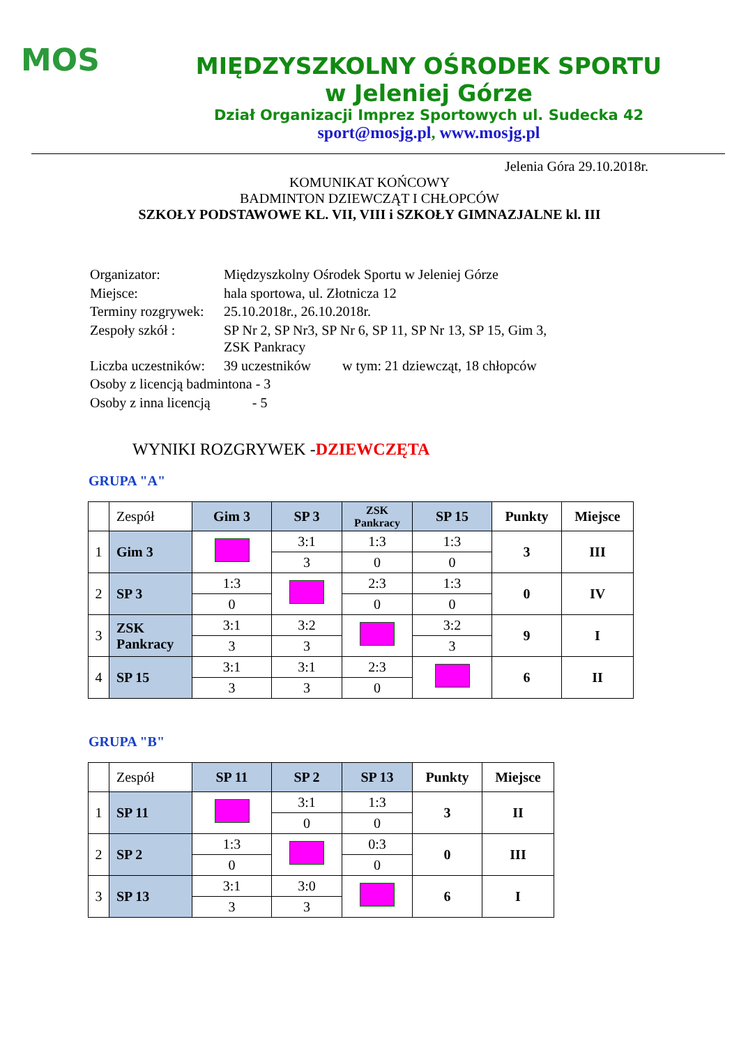MOS
MIĘDZYSZKOLNY OŚRODEK SPORTU
w Jeleniej Górze
Dział Organizacji Imprez Sportowych ul. Sudecka 42
sport@mosjg.pl, www.mosjg.pl
Jelenia Góra 29.10.2018r.
KOMUNIKAT KOŃCOWY
BADMINTON DZIEWCZĄT I CHŁOPCÓW
SZKOŁY PODSTAWOWE KL. VII, VIII i SZKOŁY GIMNAZJALNE kl. III
| Organizator: | Międzyszkolny Ośrodek Sportu w Jeleniej Górze |
| Miejsce: | hala sportowa, ul. Złotnicza 12 |
| Terminy rozgrywek: | 25.10.2018r., 26.10.2018r. |
| Zespoły szkół : | SP Nr 2, SP Nr3, SP Nr 6, SP 11, SP Nr 13, SP 15, Gim 3, ZSK Pankracy |
| Liczba uczestników: | 39 uczestników w tym: 21 dziewcząt, 18 chłopców |
| Osoby z licencją badmintona - 3 | |
| Osoby z inna licencją - 5 | |
WYNIKI ROZGRYWEK -DZIEWCZĘTA
GRUPA "A"
| | Zespół | Gim 3 | SP 3 | ZSK Pankracy | SP 15 | Punkty | Miejsce |
| 1 | Gim 3 | | 3:1 | 1:3 | 1:3 | 3 | III |
| | | | 3 | 0 | 0 | | |
| 2 | SP 3 | 1:3 | | 2:3 | 1:3 | 0 | IV |
| | | 0 | | 0 | 0 | | |
| 3 | ZSK Pankracy | 3:1 | 3:2 | | 3:2 | 9 | I |
| | | 3 | 3 | | 3 | | |
| 4 | SP 15 | 3:1 | 3:1 | 2:3 | | 6 | II |
| | | 3 | 3 | 0 | | | |
GRUPA "B"
| | Zespół | SP 11 | SP 2 | SP 13 | Punkty | Miejsce |
| 1 | SP 11 | | 3:1 | 1:3 | 3 | II |
| | | | 0 | 0 | | |
| 2 | SP 2 | 1:3 | | 0:3 | 0 | III |
| | | 0 | | 0 | | |
| 3 | SP 13 | 3:1 | 3:0 | | 6 | I |
| | | 3 | 3 | | | |